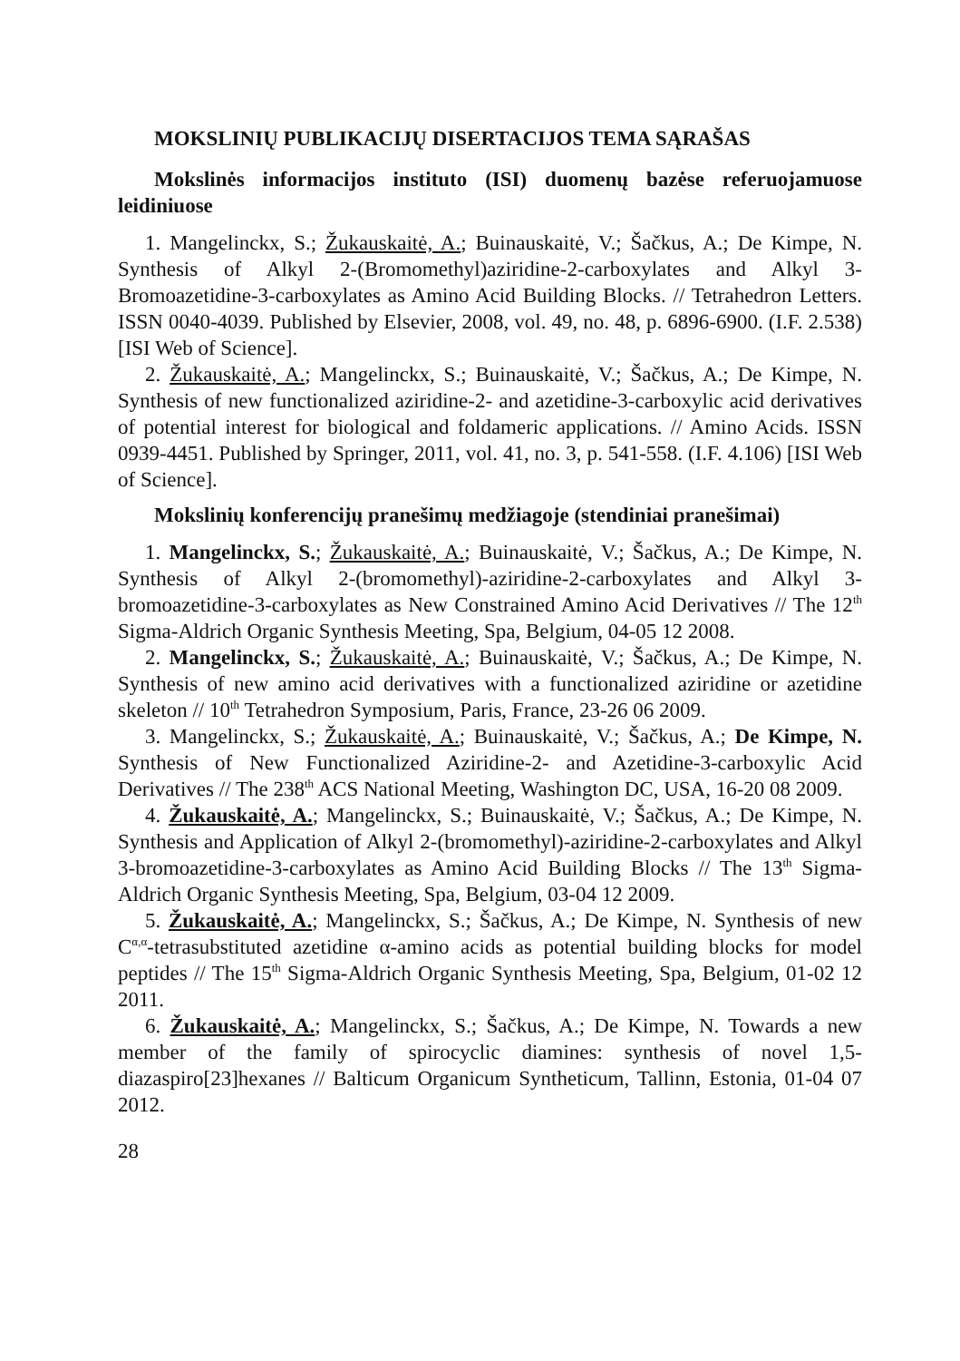MOKSLINIŲ PUBLIKACIJŲ DISERTACIJOS TEMA SĄRAŠAS
Mokslinės informacijos instituto (ISI) duomenų bazėse referuojamuose leidiniuose
1. Mangelinckx, S.; Žukauskaitė, A.; Buinauskaitė, V.; Šačkus, A.; De Kimpe, N. Synthesis of Alkyl 2-(Bromomethyl)aziridine-2-carboxylates and Alkyl 3-Bromoazetidine-3-carboxylates as Amino Acid Building Blocks. // Tetrahedron Letters. ISSN 0040-4039. Published by Elsevier, 2008, vol. 49, no. 48, p. 6896-6900. (I.F. 2.538) [ISI Web of Science].
2. Žukauskaitė, A.; Mangelinckx, S.; Buinauskaitė, V.; Šačkus, A.; De Kimpe, N. Synthesis of new functionalized aziridine-2- and azetidine-3-carboxylic acid derivatives of potential interest for biological and foldameric applications. // Amino Acids. ISSN 0939-4451. Published by Springer, 2011, vol. 41, no. 3, p. 541-558. (I.F. 4.106) [ISI Web of Science].
Mokslinių konferencijų pranešimų medžiagoje (stendiniai pranešimai)
1. Mangelinckx, S.; Žukauskaitė, A.; Buinauskaitė, V.; Šačkus, A.; De Kimpe, N. Synthesis of Alkyl 2-(bromomethyl)-aziridine-2-carboxylates and Alkyl 3-bromoazetidine-3-carboxylates as New Constrained Amino Acid Derivatives // The 12<sup>th</sup> Sigma-Aldrich Organic Synthesis Meeting, Spa, Belgium, 04-05 12 2008.
2. Mangelinckx, S.; Žukauskaitė, A.; Buinauskaitė, V.; Šačkus, A.; De Kimpe, N. Synthesis of new amino acid derivatives with a functionalized aziridine or azetidine skeleton // 10<sup>th</sup> Tetrahedron Symposium, Paris, France, 23-26 06 2009.
3. Mangelinckx, S.; Žukauskaitė, A.; Buinauskaitė, V.; Šačkus, A.; De Kimpe, N. Synthesis of New Functionalized Aziridine-2- and Azetidine-3-carboxylic Acid Derivatives // The 238<sup>th</sup> ACS National Meeting, Washington DC, USA, 16-20 08 2009.
4. Žukauskaitė, A.; Mangelinckx, S.; Buinauskaitė, V.; Šačkus, A.; De Kimpe, N. Synthesis and Application of Alkyl 2-(bromomethyl)-aziridine-2-carboxylates and Alkyl 3-bromoazetidine-3-carboxylates as Amino Acid Building Blocks // The 13<sup>th</sup> Sigma-Aldrich Organic Synthesis Meeting, Spa, Belgium, 03-04 12 2009.
5. Žukauskaitė, A.; Mangelinckx, S.; Šačkus, A.; De Kimpe, N. Synthesis of new C<sup>α,α</sup>-tetrasubstituted azetidine α-amino acids as potential building blocks for model peptides // The 15<sup>th</sup> Sigma-Aldrich Organic Synthesis Meeting, Spa, Belgium, 01-02 12 2011.
6. Žukauskaitė, A.; Mangelinckx, S.; Šačkus, A.; De Kimpe, N. Towards a new member of the family of spirocyclic diamines: synthesis of novel 1,5-diazaspiro[23]hexanes // Balticum Organicum Syntheticum, Tallinn, Estonia, 01-04 07 2012.
28